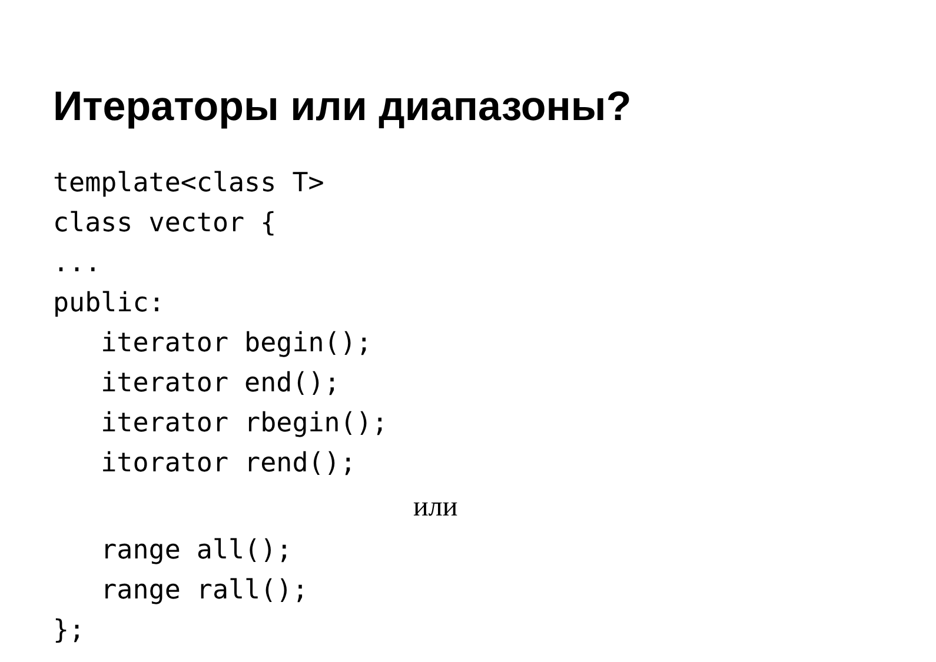Итераторы или диапазоны?
template<class T> class vector { ... public: iterator begin(); iterator end(); iterator rbegin(); itorator rend();
или
range all(); range rall(); };